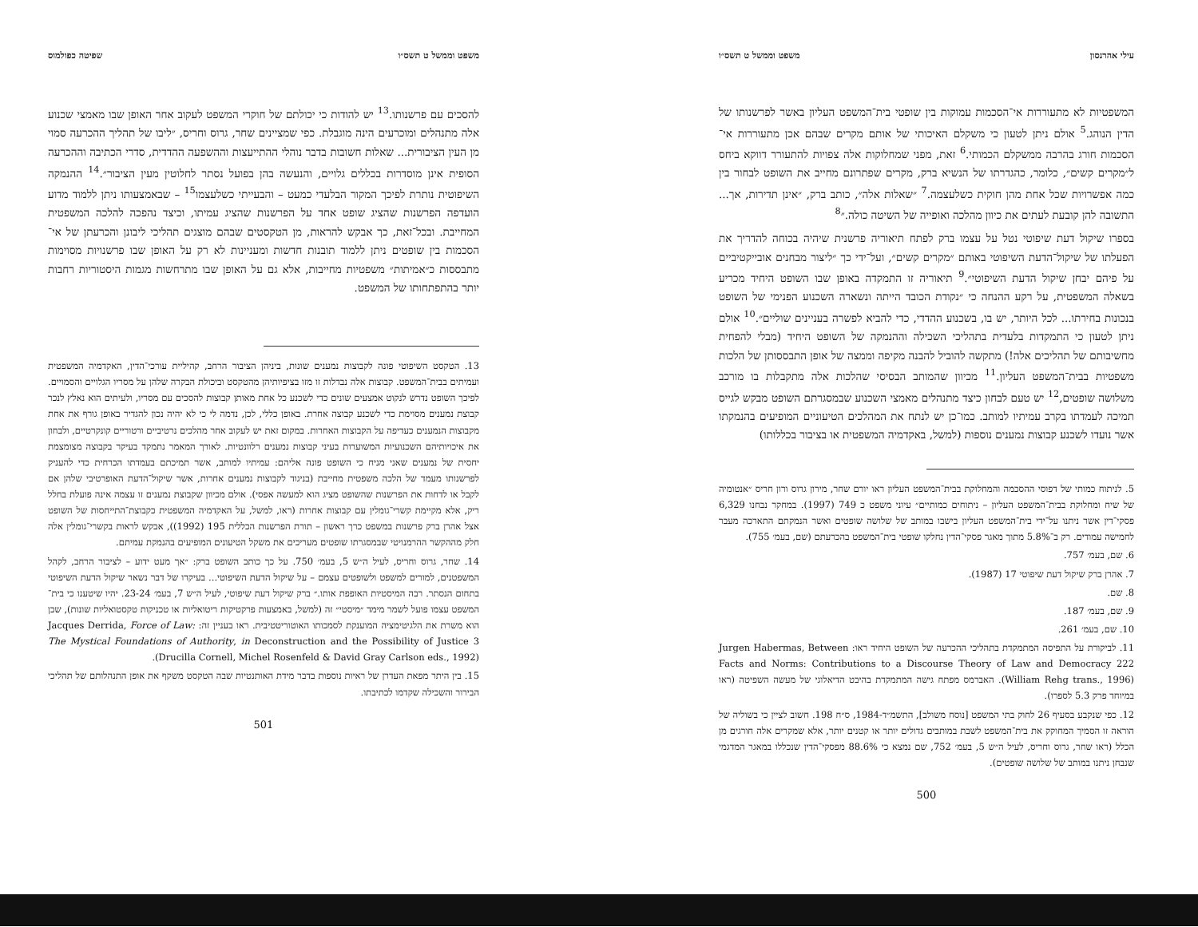עילי אהרנסון משפט וממשל ט תשס״ו
המשפטיות לא מתעוררות אי־הסכמות עמוקות בין שופטי בית־המשפט העליון באשר לפרשנותו של הדין הנוהג.<sup>5</sup> אולם ניתן לטעון כי משקלם האיכותי של אותם מקרים שבהם אכן מתעוררות אי־הסכמות חורג בהרבה ממשקלם הכמותי.<sup>6</sup> זאת, מפני שמחלוקות אלה צפויות להתעורר דווקא ביחס ל״מקרים קשים״, כלומר, כהגדרתו של הנשיא ברק, מקרים שפתרונם מחייב את השופט לבחור בין כמה אפשרויות שכל אחת מהן חוקית כשלעצמה.<sup>7</sup> ״שאלות אלה״, כותב ברק, ״אינן תדירות, אך... התשובה להן קובעת לעתים את כיוון מהלכה ואופייה של השיטה כולה.״<sup>8</sup>
בספרו שיקול דעת שיפוטי נטל על עצמו ברק לפתח תיאוריה פרשנית שיהיה בכוחה להדריך את הפעלתו של שיקול־הדעת השיפוטי באותם ״מקרים קשים״, ועל־ידי כך ״ליצור מבחנים אובייקטיביים על פיהם יבחן שיקול הדעת השיפוטי״.<sup>9</sup> תיאוריה זו התמקדה באופן שבו השופט היחיד מכריע בשאלה המשפטית, על רקע ההנחה כי ״נקודת הכובד הייתה ונשארה השכנוע הפנימי של השופט בנכונות בחירתו... לכל היותר, יש בו, בשכנוע ההדדי, כדי להביא לפשרה בעניינים שוליים״.<sup>10</sup> אולם ניתן לטעון כי התמקדות בלעדית בתהליכי השכילה וההנמקה של השופט היחיד (מבלי להפחית מחשיבותם של תהליכים אלה!) מתקשה להוביל להבנה מקיפה וממצה של אופן התבססותן של הלכות משפטיות בבית־המשפט העליון.<sup>11</sup> מכיוון שהמותב הבסיסי שהלכות אלה מתקבלות בו מורכב משלושה שופטים,<sup>12</sup> יש טעם לבחון כיצד מתנהלים מאמצי השכנוע שבמסגרתם השופט מבקש לגייס תמיכה לעמדתו בקרב עמיתיו למותב. כמו־כן יש לנתח את המהלכים הטיעוניים המופיעים בהנמקתו אשר נועדו לשכנע קבוצות נמענים נוספות (למשל, באקדמיה המשפטית או בציבור בכללותו)
5. לניתוח כמותי של דפוסי ההסכמה והמחלוקת בבית־המשפט העליון ראו יורם שחר, מירון גרוס ורון חריס ״אנטומיה של שיח ומחלוקת בבית־המשפט העליון – ניתוחים כמותיים״ עיוני משפט כ 749 (1997). במחקר נבחנו 6,329 פסקי־דין אשר ניתנו על־ידי בית־המשפט העליון בישבו במותב של שלושה שופטים ואשר הנמקתם התארכה מעבר לחמישה עמודים. רק ב־5.8% מתוך מאגר פסקי־הדין נחלקו שופטי בית־המשפט בהכרעתם (שם, בעמ׳ 755).
6. שם, בעמ׳ 757.
7. אהרן ברק שיקול דעת שיפוטי 17 (1987).
8. שם.
9. שם, בעמ׳ 187.
10. שם, בעמ׳ 261.
11. לביקורת על התפיסה המתמקדת בתהליכי ההכרעה של השופט היחיד ראו: Jurgen Habermas, Between Facts and Norms: Contributions to a Discourse Theory of Law and Democracy 222 (William Rehg trans., 1996). האברמס מפתח גישה המתמקדת בהיבט הדיאלוגי של מעשה השפיטה (ראו במיוחד פרק 5.3 לספרו).
12. כפי שנקבע בסעיף 26 לחוק בתי המשפט [נוסח משולב], התשמ״ד-1984, ס״ח 198. חשוב לציין כי בשוליה של הוראה זו הסמיך המחוקק את בית־המשפט לשבת במותבים גדולים יותר או קטנים יותר, אלא שמקרים אלה חורגים מן הכלל (ראו שחר, גרוס וחריס, לעיל ה״ש 5, בעמ׳ 752, שם נמצא כי 88.6% מפסקי־הדין שנכללו במאגר המדגמי שנבחן ניתנו במותב של שלושה שופטים).
500
משפט וממשל ט תשס״ו שפיטה כפולמוס
להסכים עם פרשנותו.<sup>13</sup> יש להודות כי יכולתם של חוקרי המשפט לעקוב אחר האופן שבו מאמצי שכנוע אלה מתנהלים ומוכרעים הינה מוגבלת. כפי שמציינים שחר, גרוס וחריס, ״ליבו של תהליך ההכרעה סמוי מן העין הציבורית... שאלות חשובות בדבר נוהלי ההתייעצות וההשפעה ההדדית, סדרי הכתיבה וההכרעה הסופית אינן מוסדרות בכללים גלויים, והנעשה בהן בפועל נסתר לחלוטין מעין הציבור״.<sup>14</sup> ההנמקה השיפוטית נותרת לפיכך המקור הבלעדי כמעט – והבעייתי כשלעצמו<sup>15</sup> – שבאמצעותו ניתן ללמוד מדוע הועדפה הפרשנות שהציג שופט אחד על הפרשנות שהציג עמיתו, וכיצד נהפכה להלכה המשפטית המחייבת. ובכל־זאת, כך אבקש להראות, מן הטקסטים שבהם מוצגים תהליכי ליבונן והכרעתן של אי־הסכמות בין שופטים ניתן ללמוד תובנות חדשות ומעניינות לא רק על האופן שבו פרשנויות מסוימות מתבססות כ״אמיתות״ משפטיות מחייבות, אלא גם על האופן שבו מתרחשות מגמות היסטוריות רחבות יותר בהתפתחותו של המשפט.
13. הטקסט השיפוטי פונה לקבוצות נמענים שונות, ביניהן הציבור הרחב, קהיליית עורכי־הדין, האקדמיה המשפטית ועמיתים בבית־המשפט. קבוצות אלה נבדלות זו מזו בציפיותיהן מהטקסט וביכולת הבקרה שלהן על מסריו הגלויים והסמויים. לפיכך השופט נדרש לנקוט אמצעים שונים כדי לשכנע כל אחת מאותן קבוצות להסכים עם מסריו, ולעיתים הוא נאלץ לנכר קבוצת נמענים מסוימת כדי לשכנע קבוצה אחרת. באופן כללי, לכן, נדמה לי כי לא יהיה נכון להגדיר באופן גורף את אחת מקבוצות הנמענים כעדיפה על הקבוצות האחרות. במקום זאת יש לעקוב אחר מהלכים נרטיביים ורטוריים קונקרטיים, ולבחון את איכויותיהם השכנועיות המשוערות בעיני קבוצות נמענים רלוונטיות. לאורך המאמר נתמקד בעיקר בקבוצה מצומצמת יחסית של נמענים שאני מניח כי השופט פונה אליהם: עמיתיו למותב, אשר תמיכתם בעמדתו הכרחית כדי להעניק לפרשנותו מעמד של הלכה משפטית מחייבת (בניגוד לקבוצות נמענים אחרות, אשר שיקול־הדעת האופרטיבי שלהן אם לקבל או לדחות את הפרשנות שהשופט מציג הוא למעשה אפסי). אולם מכיוון שקבוצת נמענים זו עצמה אינה פועלת בחלל ריק, אלא מקיימת קשרי־גומלין עם קבוצות אחרות (ראו, למשל, על האקדמיה המשפטית כקבוצת־התייחסות של השופט אצל אהרן ברק פרשנות במשפט כרך ראשון – תורת הפרשנות הכללית 195 (1992)), אבקש לראות בקשרי־גומלין אלה חלק מההקשר ההרמנויטי שבמסגרתו שופטים מעריכים את משקל הטיעונים המופיעים בהנמקת עמיתם.
14. שחר, גרוס וחריס, לעיל ה״ש 5, בעמ׳ 750. על כך כותב השופט ברק: ״אך מעט ידוע – לציבור הרחב, לקהל המשפטנים, למורים למשפט ולשופטים עצמם – על שיקול הדעת השיפוטי... בעיקרו של דבר נשאר שיקול הדעת השיפוטי בתחום הנסתר. רבה המיסטיות האופפת אותו.״ ברק שיקול דעת שיפוטי, לעיל ה״ש 7, בעמ׳ 23-24. יהיו שיטענו כי בית־המשפט עצמו פועל לשמר מימד ״מיסטי״ זה (למשל, באמצעות פרקטיקות ריטואליות או טכניקות טקסטואליות שונות), שכן הוא משרת את הלגיטימציה המוענקת לסמכותו האוטוריטטיבית. ראו בעניין זה: Jacques Derrida, Force of Law: The Mystical Foundations of Authority, in Deconstruction and the Possibility of Justice 3 (Drucilla Cornell, Michel Rosenfeld & David Gray Carlson eds., 1992).
15. בין היתר מפאת העדרן של ראיות נוספות בדבר מידת האותנטיות שבה הטקסט משקף את אופן התנהלותם של תהליכי הבירור והשכילה שקדמו לכתיבתו.
501